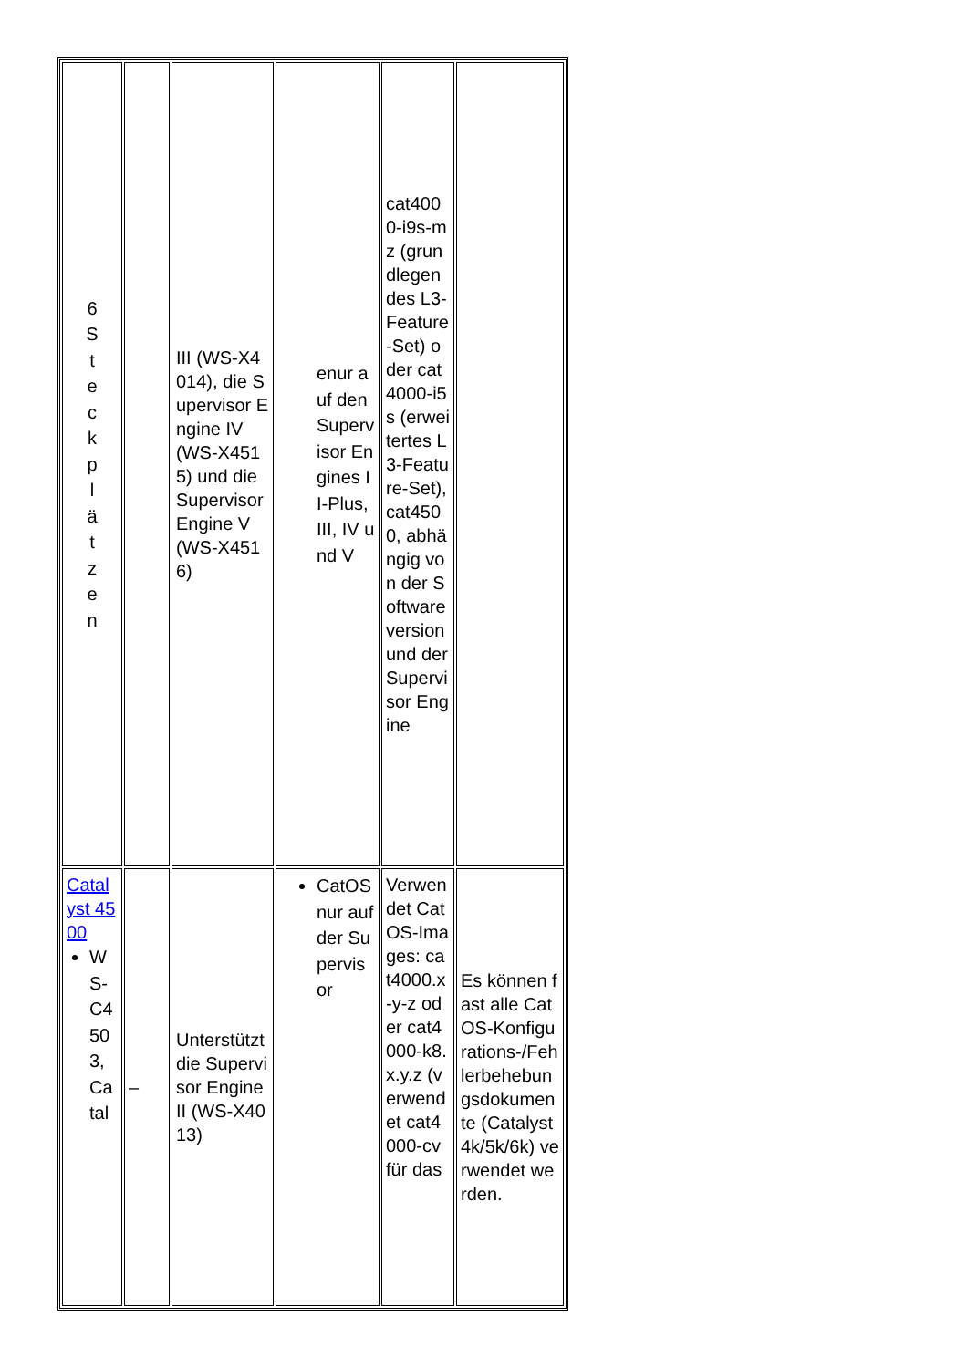| 6 S t e c k p l ä t z e n | | III (WS-X4014), die Supervisor Engine IV (WS-X4515) und die Supervisor Engine V (WS-X4516) | enur auf den Supervisor Engines II-Plus, III, IV und V | cat4000-i9s-mz (grundlegendes L3-Feature-Set) oder cat4000-i5s (erweitertes L3-Feature-Set), cat4500, abhängig von der Softwareversion und der Supervisor Engine | |
| Catalyst 4500 WS-C4503, Catal | – | Unterstützt die Supervisor Engine II (WS-X4013) | CatOS nur auf der Supervisor | Verwendet CatOS-Images: cat4000.x-y-z oder cat4000-k8.x.y.z (verwendet cat4000-cv für das | Es können fast alle CatOS-Konfigurations-/Fehlerbehebungsdokumente (Catalyst 4k/5k/6k) verwendet werden. |